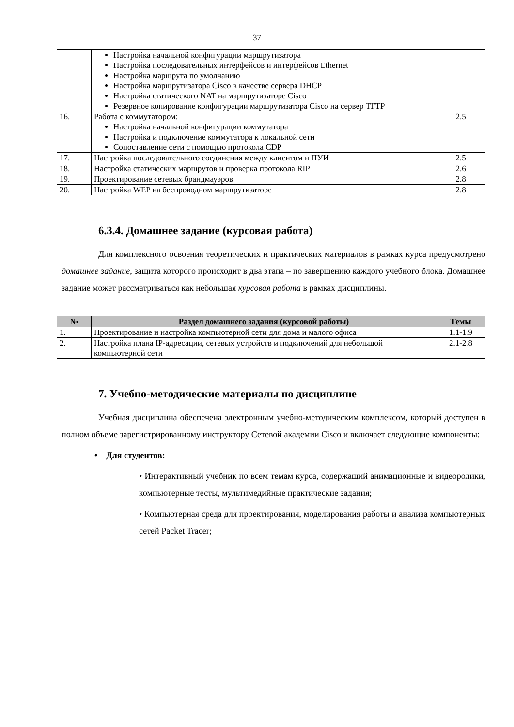37
| | Настройка начальной конфигурации маршрутизатора Настройка последовательных интерфейсов и интерфейсов Ethernet Настройка маршрута по умолчанию Настройка маршрутизатора Cisco в качестве сервера DHCP Настройка статического NAT на маршрутизаторе Cisco Резервное копирование конфигурации маршрутизатора Cisco на сервер TFTP | |
| 16. | Работа с коммутатором: Настройка начальной конфигурации коммутатора Настройка и подключение коммутатора к локальной сети Сопоставление сети с помощью протокола CDP | 2.5 |
| 17. | Настройка последовательного соединения между клиентом и ПУИ | 2.5 |
| 18. | Настройка статических маршрутов и проверка протокола RIP | 2.6 |
| 19. | Проектирование сетевых брандмауэров | 2.8 |
| 20. | Настройка WEP на беспроводном маршрутизаторе | 2.8 |
6.3.4. Домашнее задание (курсовая работа)
Для комплексного освоения теоретических и практических материалов в рамках курса предусмотрено домашнее задание, защита которого происходит в два этапа – по завершению каждого учебного блока. Домашнее задание может рассматриваться как небольшая курсовая работа в рамках дисциплины.
| № | Раздел домашнего задания (курсовой работы) | Темы |
| --- | --- | --- |
| 1. | Проектирование и настройка компьютерной сети для дома и малого офиса | 1.1-1.9 |
| 2. | Настройка плана IP-адресации, сетевых устройств и подключений для небольшой компьютерной сети | 2.1-2.8 |
7. Учебно-методические материалы по дисциплине
Учебная дисциплина обеспечена электронным учебно-методическим комплексом, который доступен в полном объеме зарегистрированному инструктору Сетевой академии Cisco и включает следующие компоненты:
• Для студентов:
• Интерактивный учебник по всем темам курса, содержащий анимационные и видеоролики, компьютерные тесты, мультимедийные практические задания;
• Компьютерная среда для проектирования, моделирования работы и анализа компьютерных сетей Packet Tracer;